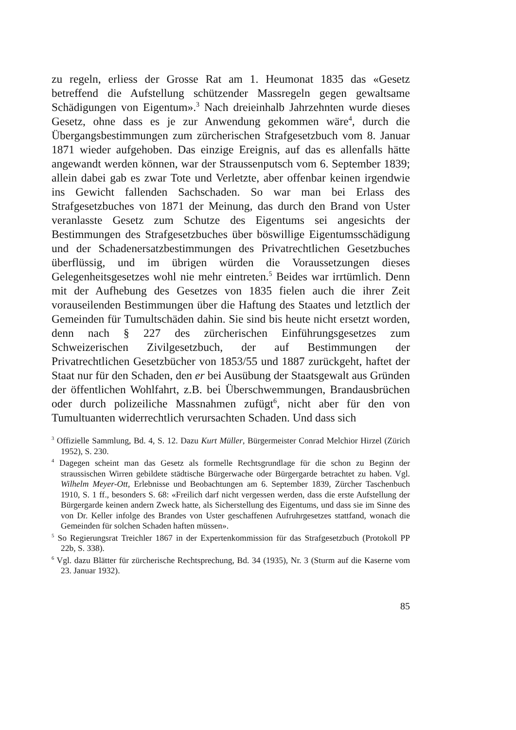zu regeln, erliess der Grosse Rat am 1. Heumonat 1835 das «Gesetz betreffend die Aufstellung schützender Massregeln gegen gewaltsame Schädigungen von Eigentum».<sup>3</sup> Nach dreieinhalb Jahrzehnten wurde dieses Gesetz, ohne dass es je zur Anwendung gekommen wäre<sup>4</sup>, durch die Übergangsbestimmungen zum zürcherischen Strafgesetzbuch vom 8. Januar 1871 wieder aufgehoben. Das einzige Ereignis, auf das es allenfalls hätte angewandt werden können, war der Straussenputsch vom 6. September 1839; allein dabei gab es zwar Tote und Verletzte, aber offenbar keinen irgendwie ins Gewicht fallenden Sachschaden. So war man bei Erlass des Strafgesetzbuches von 1871 der Meinung, das durch den Brand von Uster veranlasste Gesetz zum Schutze des Eigentums sei angesichts der Bestimmungen des Strafgesetzbuches über böswillige Eigentumsschädigung und der Schadenersatzbestimmungen des Privatrechtlichen Gesetzbuches überflüssig, und im übrigen würden die Voraussetzungen dieses Gelegenheitsgesetzes wohl nie mehr eintreten.<sup>5</sup> Beides war irrtümlich. Denn mit der Aufhebung des Gesetzes von 1835 fielen auch die ihrer Zeit vorauseilenden Bestimmungen über die Haftung des Staates und letztlich der Gemeinden für Tumultschäden dahin. Sie sind bis heute nicht ersetzt worden, denn nach § 227 des zürcherischen Einführungsgesetzes zum Schweizerischen Zivilgesetzbuch, der auf Bestimmungen der Privatrechtlichen Gesetzbücher von 1853/55 und 1887 zurückgeht, haftet der Staat nur für den Schaden, den er bei Ausübung der Staatsgewalt aus Gründen der öffentlichen Wohlfahrt, z.B. bei Überschwemmungen, Brandausbrüchen oder durch polizeiliche Massnahmen zufügt<sup>6</sup>, nicht aber für den von Tumultuanten widerrechtlich verursachten Schaden. Und dass sich
<sup>3</sup> Offizielle Sammlung, Bd. 4, S. 12. Dazu Kurt Müller, Bürgermeister Conrad Melchior Hirzel (Zürich 1952), S. 230.
<sup>4</sup> Dagegen scheint man das Gesetz als formelle Rechtsgrundlage für die schon zu Beginn der straussischen Wirren gebildete städtische Bürgerwache oder Bürgergarde betrachtet zu haben. Vgl. Wilhelm Meyer-Ott, Erlebnisse und Beobachtungen am 6. September 1839, Zürcher Taschenbuch 1910, S. 1 ff., besonders S. 68: «Freilich darf nicht vergessen werden, dass die erste Aufstellung der Bürgergarde keinen andern Zweck hatte, als Sicherstellung des Eigentums, und dass sie im Sinne des von Dr. Keller infolge des Brandes von Uster geschaffenen Aufruhrgesetzes stattfand, wonach die Gemeinden für solchen Schaden haften müssen».
<sup>5</sup> So Regierungsrat Treichler 1867 in der Expertenkommission für das Strafgesetzbuch (Protokoll PP 22b, S. 338).
<sup>6</sup> Vgl. dazu Blätter für zürcherische Rechtsprechung, Bd. 34 (1935), Nr. 3 (Sturm auf die Kaserne vom 23. Januar 1932).
85